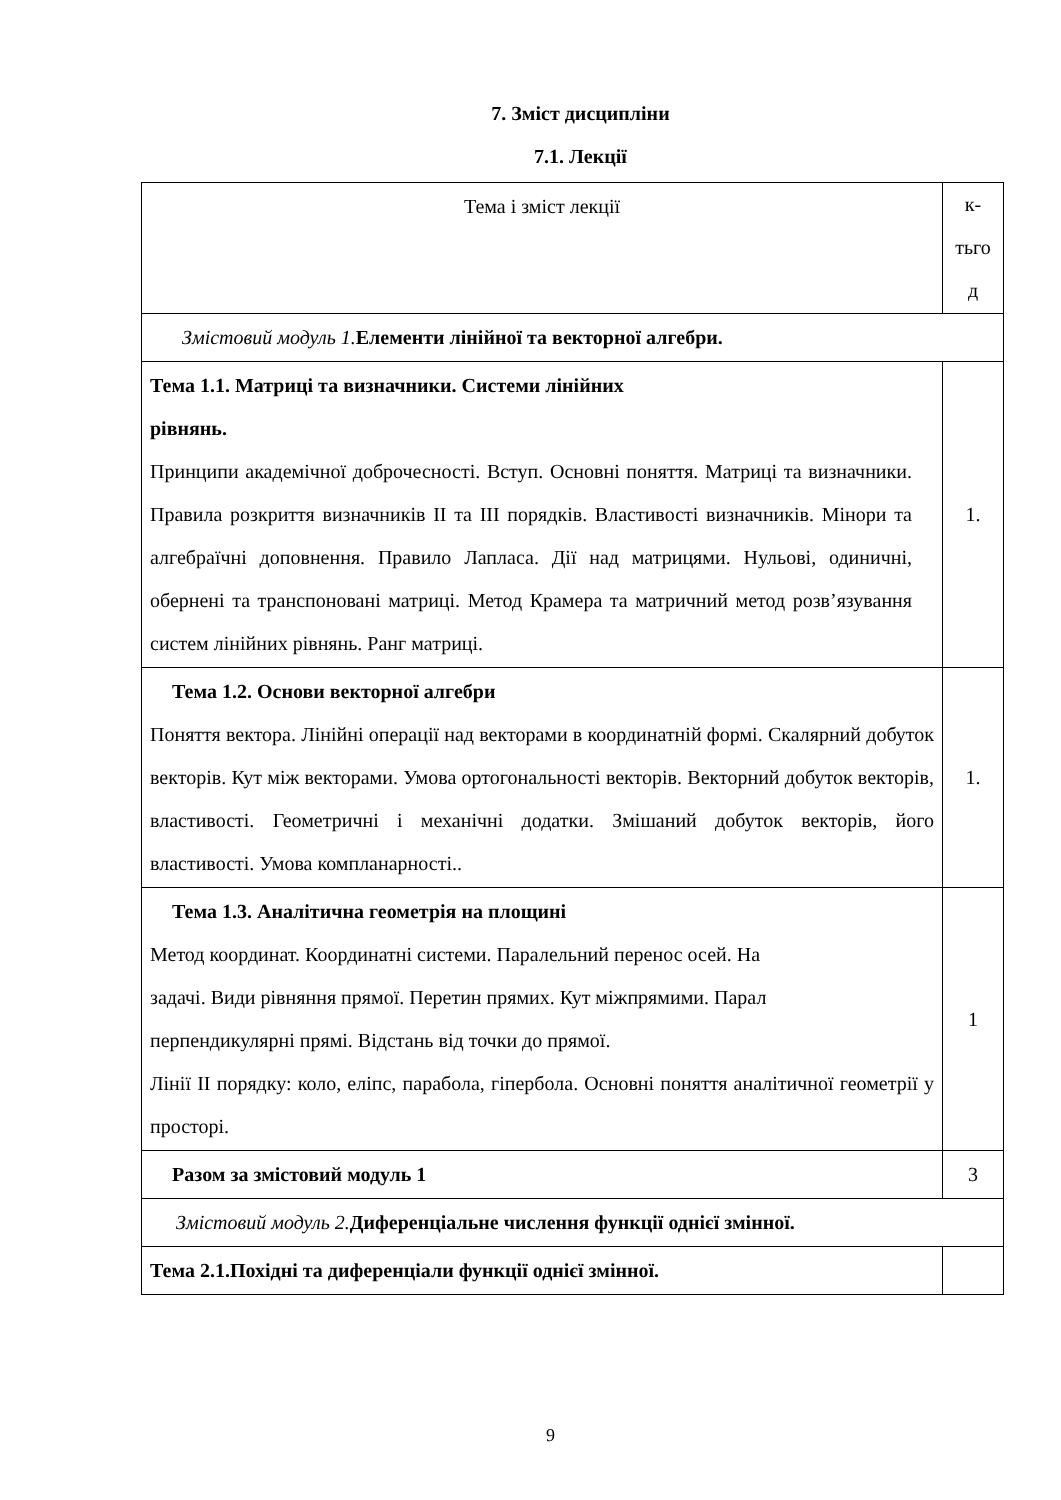7. Зміст дисципліни
7.1. Лекції
| Тема і зміст лекції | к- тьго д |
| Змістовий модуль 1. Елементи лінійної та векторної алгебри. | |
| Тема 1.1. Матриці та визначники. Системи лінійних рівнянь. Принципи академічної доброчесності. Вступ. Основні поняття. Матриці та визначники. Правила розкриття визначників II та III порядків. Властивості визначників. Мінори та алгебраїчні доповнення. Правило Лапласа. Дії над матрицями. Нульові, одиничні, обернені та транспоновані матриці. Метод Крамера та матричний метод розв’язування систем лінійних рівнянь. Ранг матриці. | 1. |
| Тема 1.2. Основи векторної алгебри Поняття вектора. Лінійні операції над векторами в координатній формі. Скалярний добуток векторів. Кут між векторами. Умова ортогональності векторів. Векторний добуток векторів, властивості. Геометричні і механічні додатки. Змішаний добуток векторів, його властивості. Умова компланарності.. | 1. |
| Тема 1.3. Аналітична геометрія на площині Метод координат. Координатні системи. Паралельний перенос осей. На задачі. Види рівняння прямої. Перетин прямих. Кут міжпрямими. Парал перпендикулярні прямі. Відстань від точки до прямої. Лінії II порядку: коло, еліпс, парабола, гіпербола. Основні поняття аналітичної геометрії у просторі. | 1 |
| Разом за змістовий модуль 1 | 3 |
| Змістовий модуль 2. Диференціальне числення функції однієї змінної. | |
| Тема 2.1.Похідні та диференціали функції однієї змінної. | |
9